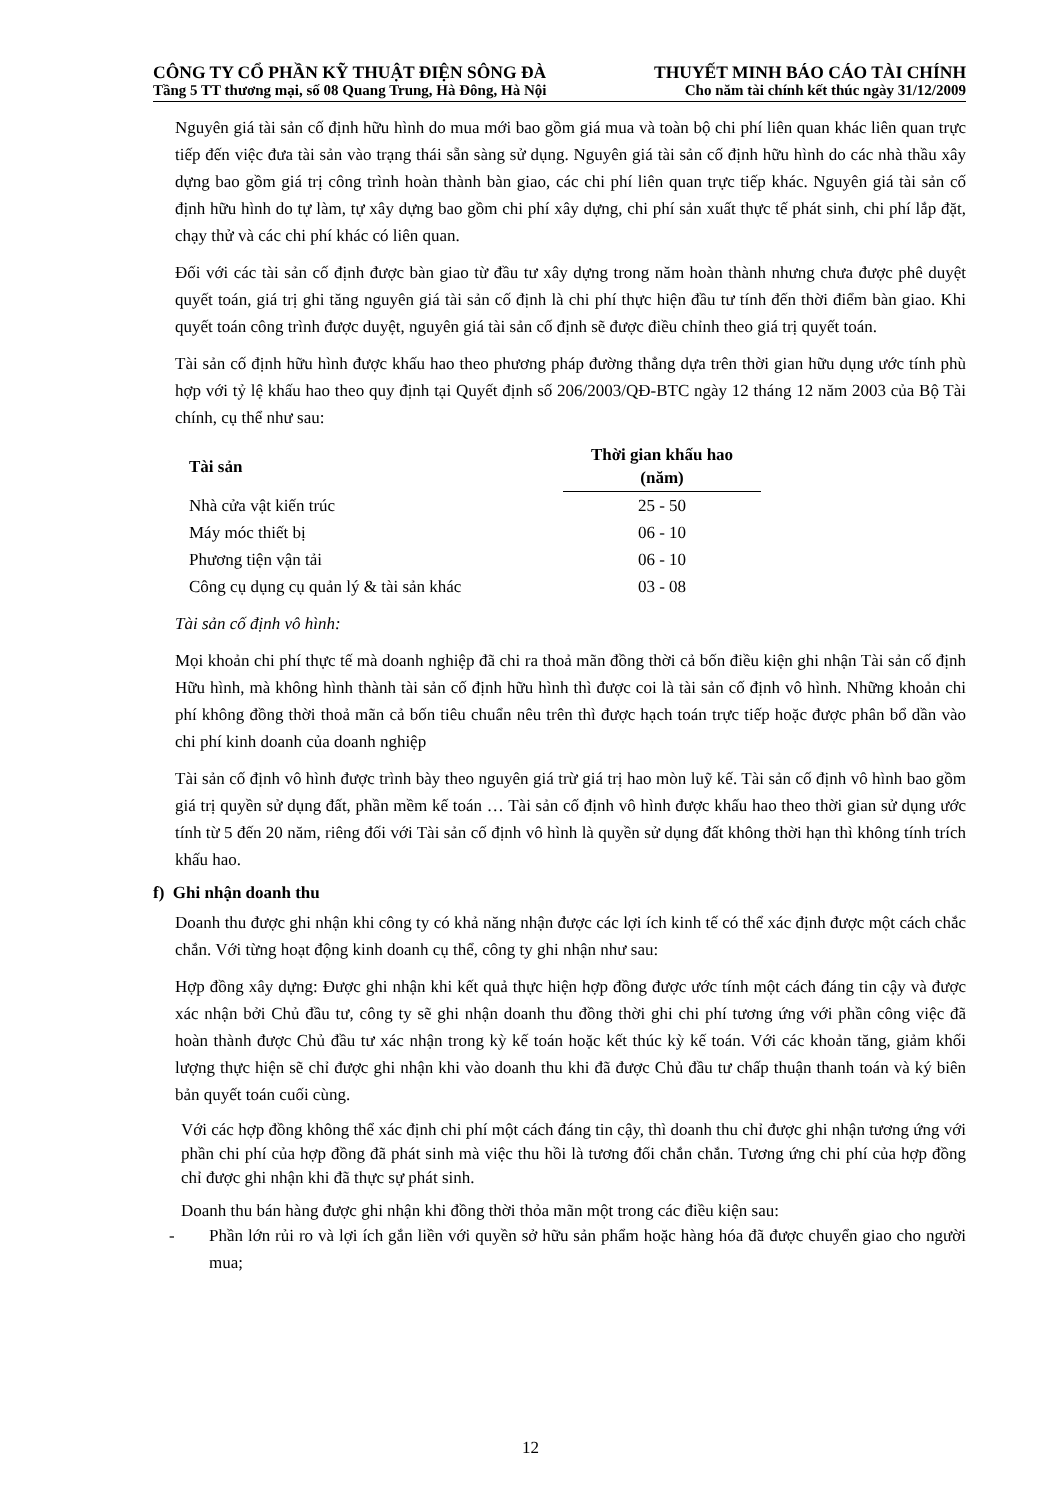CÔNG TY CỔ PHẦN KỸ THUẬT ĐIỆN SÔNG ĐÀ THUYẾT MINH BÁO CÁO TÀI CHÍNH
Tầng 5 TT thương mại, số 08 Quang Trung, Hà Đông, Hà Nội Cho năm tài chính kết thúc ngày 31/12/2009
Nguyên giá tài sản cố định hữu hình do mua mới bao gồm giá mua và toàn bộ chi phí liên quan khác liên quan trực tiếp đến việc đưa tài sản vào trạng thái sẵn sàng sử dụng. Nguyên giá tài sản cố định hữu hình do các nhà thầu xây dựng bao gồm giá trị công trình hoàn thành bàn giao, các chi phí liên quan trực tiếp khác. Nguyên giá tài sản cố định hữu hình do tự làm, tự xây dựng bao gồm chi phí xây dựng, chi phí sản xuất thực tế phát sinh, chi phí lắp đặt, chạy thử và các chi phí khác có liên quan.
Đối với các tài sản cố định được bàn giao từ đầu tư xây dựng trong năm hoàn thành nhưng chưa được phê duyệt quyết toán, giá trị ghi tăng nguyên giá tài sản cố định là chi phí thực hiện đầu tư tính đến thời điểm bàn giao. Khi quyết toán công trình được duyệt, nguyên giá tài sản cố định sẽ được điều chỉnh theo giá trị quyết toán.
Tài sản cố định hữu hình được khấu hao theo phương pháp đường thẳng dựa trên thời gian hữu dụng ước tính phù hợp với tỷ lệ khấu hao theo quy định tại Quyết định số 206/2003/QĐ-BTC ngày 12 tháng 12 năm 2003 của Bộ Tài chính, cụ thể như sau:
| Tài sản | Thời gian khấu hao (năm) |
| --- | --- |
| Nhà cửa vật kiến trúc | 25 - 50 |
| Máy móc thiết bị | 06 - 10 |
| Phương tiện vận tải | 06 - 10 |
| Công cụ dụng cụ quản lý & tài sản khác | 03 - 08 |
Tài sản cố định vô hình:
Mọi khoản chi phí thực tế mà doanh nghiệp đã chi ra thoả mãn đồng thời cả bốn điều kiện ghi nhận Tài sản cố định Hữu hình, mà không hình thành tài sản cố định hữu hình thì được coi là tài sản cố định vô hình. Những khoản chi phí không đồng thời thoả mãn cả bốn tiêu chuẩn nêu trên thì được hạch toán trực tiếp hoặc được phân bổ dần vào chi phí kinh doanh của doanh nghiệp
Tài sản cố định vô hình được trình bày theo nguyên giá trừ giá trị hao mòn luỹ kế. Tài sản cố định vô hình bao gồm giá trị quyền sử dụng đất, phần mềm kế toán … Tài sản cố định vô hình được khấu hao theo thời gian sử dụng ước tính từ 5 đến 20 năm, riêng đối với Tài sản cố định vô hình là quyền sử dụng đất không thời hạn thì không tính trích khấu hao.
f) Ghi nhận doanh thu
Doanh thu được ghi nhận khi công ty có khả năng nhận được các lợi ích kinh tế có thể xác định được một cách chắc chắn. Với từng hoạt động kinh doanh cụ thể, công ty ghi nhận như sau:
Hợp đồng xây dựng: Được ghi nhận khi kết quả thực hiện hợp đồng được ước tính một cách đáng tin cậy và được xác nhận bởi Chủ đầu tư, công ty sẽ ghi nhận doanh thu đồng thời ghi chi phí tương ứng với phần công việc đã hoàn thành được Chủ đầu tư xác nhận trong kỳ kế toán hoặc kết thúc kỳ kế toán. Với các khoản tăng, giảm khối lượng thực hiện sẽ chỉ được ghi nhận khi vào doanh thu khi đã được Chủ đầu tư chấp thuận thanh toán và ký biên bản quyết toán cuối cùng.
Với các hợp đồng không thể xác định chi phí một cách đáng tin cậy, thì doanh thu chỉ được ghi nhận tương ứng với phần chi phí của hợp đồng đã phát sinh mà việc thu hồi là tương đối chắn chắn. Tương ứng chi phí của hợp đồng chỉ được ghi nhận khi đã thực sự phát sinh.
Doanh thu bán hàng được ghi nhận khi đồng thời thỏa mãn một trong các điều kiện sau:
- Phần lớn rủi ro và lợi ích gắn liền với quyền sở hữu sản phẩm hoặc hàng hóa đã được chuyển giao cho người mua;
12